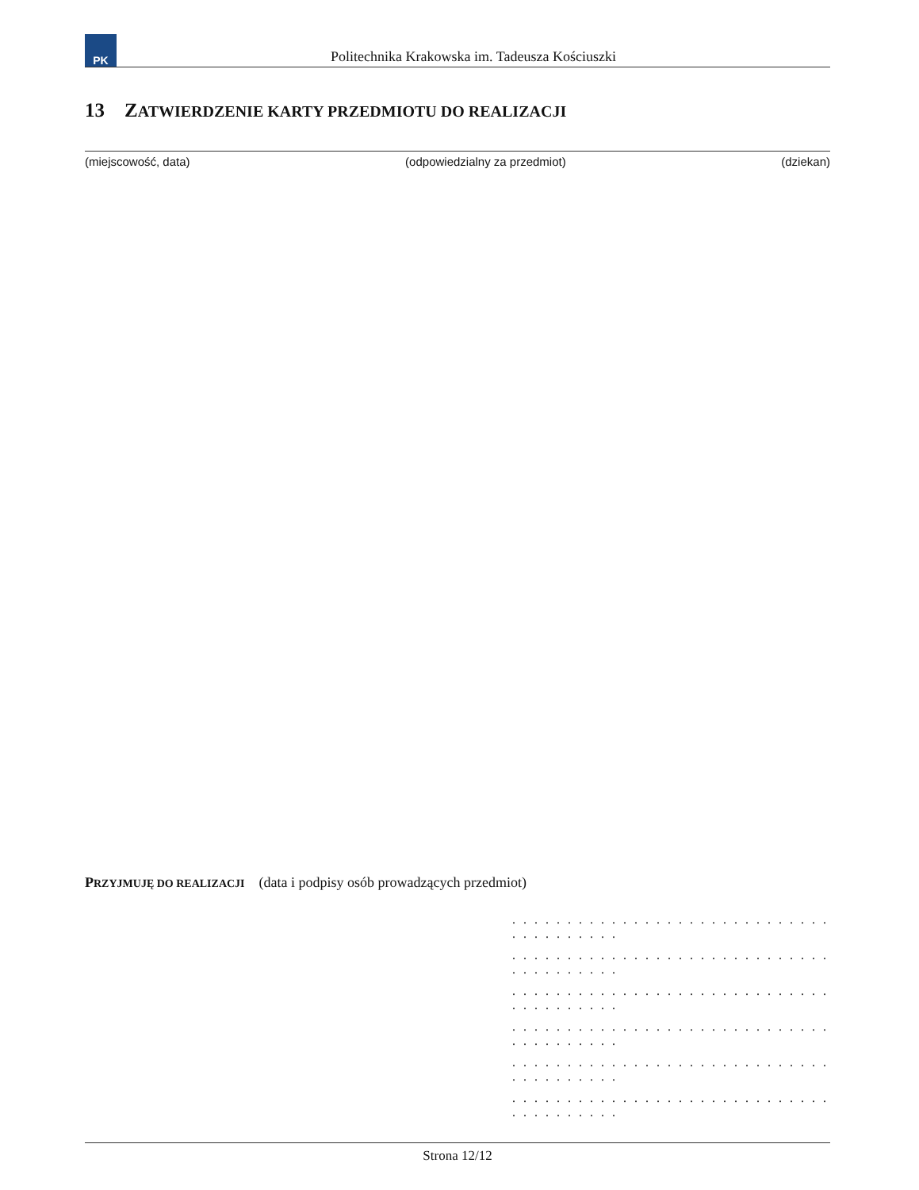PK
Politechnika Krakowska im. Tadeusza Kościuszki
13 ZATWIERDZENIE KARTY PRZEDMIOTU DO REALIZACJI
(miejscowość, data) (odpowiedzialny za przedmiot) (dziekan)
PRZYJMUJĘ DO REALIZACJI (data i podpisy osób prowadzących przedmiot)
. . . . . . . . . . . . . . . . . . . . . . . . . . . . . . . . . . . . . . .
. . . . . . . . . . . . . . . . . . . . . . . . . . . . . . . . . . . . . . .
. . . . . . . . . . . . . . . . . . . . . . . . . . . . . . . . . . . . . . .
. . . . . . . . . . . . . . . . . . . . . . . . . . . . . . . . . . . . . . .
. . . . . . . . . . . . . . . . . . . . . . . . . . . . . . . . . . . . . . .
. . . . . . . . . . . . . . . . . . . . . . . . . . . . . . . . . . . . . . .
Strona 12/12